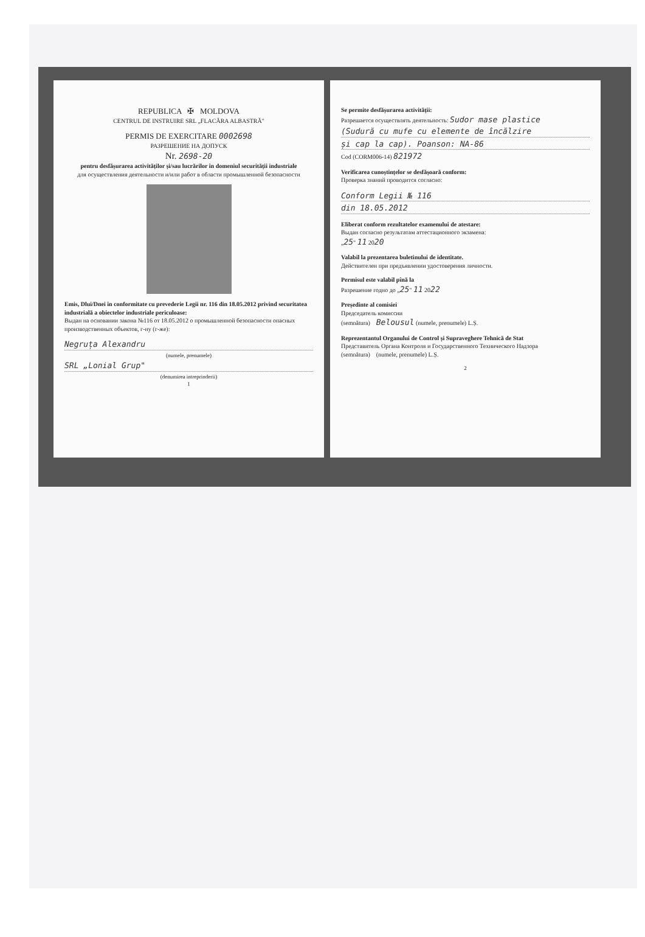REPUBLICA ✠ MOLDOVA
CENTRUL DE INSTRUIRE SRL „FLACĂRA ALBASTRĂ"
PERMIS DE EXERCITARE 0002698
РАЗРЕШЕНИЕ НА ДОПУСК
Nr. 2698-20
pentru desfășurarea activităților și/sau lucrărilor în domeniul securității industriale
для осуществления деятельности и/или работ в области промышленной безопасности
Emis, Dlui/Dnei în conformitate cu prevederie Legii nr. 116 din 18.05.2012 privind securitatea industrială a obiectelor industriale periculoase:
Выдан на основании закона №116 от 18.05.2012 о промышленной безопасности опасных производственных объектов, г-ну (г-же):
Negruța Alexandru
(numele, prenumele)
SRL „Lonial Grup"
(denumirea intreprinderii)
1
Se permite desfășurarea activității:
Разрешается осуществлять деятельность: Sudor mase plastice
(Sudură cu mufe cu elemente de încălzire
și cap la cap). Poanson: NA-86
Cod (CORM006-14) 821972
Verificarea cunoștințelor se desfășoară conform:
Проверка знаний проводится согласно:
Conform Legii № 116
din 18.05.2012
Eliberat conform rezultatelor examenului de atestare:
Выдан согласно результатам аттестационного экзамена:
„25" 11 2020
Valabil la prezentarea buletinului de identitate.
Действителен при предъявлении удостоверения личности.
Permisul este valabil pînă la
Разрешение годно до „25" 11 2022
Președinte al comisiei
Председатель комиссии
(semnătura) Belousul (numele, prenumele) L.Ș.
Reprezentantul Organului de Control și Supraveghere Tehnică de Stat
Представитель Органа Контроля и Государственного Технического Надзора
(semnătura) (numele, prenumele) L.Ș.
2